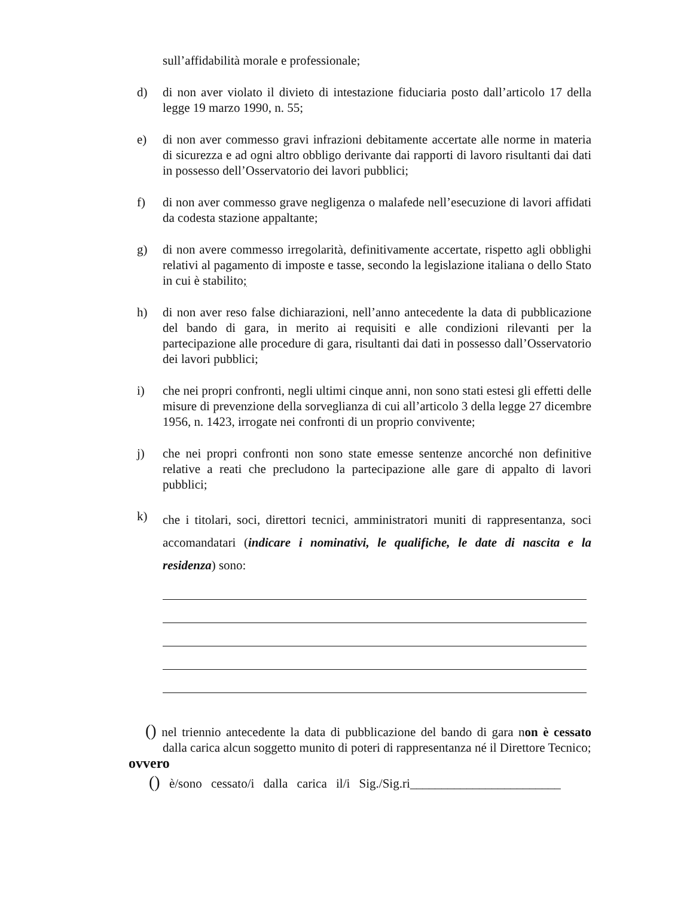sull’affidabilità morale e professionale;
d) di non aver violato il divieto di intestazione fiduciaria posto dall’articolo 17 della legge 19 marzo 1990, n. 55;
e) di non aver commesso gravi infrazioni debitamente accertate alle norme in materia di sicurezza e ad ogni altro obbligo derivante dai rapporti di lavoro risultanti dai dati in possesso dell’Osservatorio dei lavori pubblici;
f) di non aver commesso grave negligenza o malafede nell’esecuzione di lavori affidati da codesta stazione appaltante;
g) di non avere commesso irregolarità, definitivamente accertate, rispetto agli obblighi relativi al pagamento di imposte e tasse, secondo la legislazione italiana o dello Stato in cui è stabilito;
h) di non aver reso false dichiarazioni, nell’anno antecedente la data di pubblicazione del bando di gara, in merito ai requisiti e alle condizioni rilevanti per la partecipazione alle procedure di gara, risultanti dai dati in possesso dall’Osservatorio dei lavori pubblici;
i) che nei propri confronti, negli ultimi cinque anni, non sono stati estesi gli effetti delle misure di prevenzione della sorveglianza di cui all’articolo 3 della legge 27 dicembre 1956, n. 1423, irrogate nei confronti di un proprio convivente;
j) che nei propri confronti non sono state emesse sentenze ancorché non definitive relative a reati che precludono la partecipazione alle gare di appalto di lavori pubblici;
k)
che i titolari, soci, direttori tecnici, amministratori muniti di rappresentanza, soci accomandatari (indicare i nominativi, le qualifiche, le date di nascita e la residenza) sono:
() nel triennio antecedente la data di pubblicazione del bando di gara non è cessato dalla carica alcun soggetto munito di poteri di rappresentanza né il Direttore Tecnico;
ovvero
() è/sono cessato/i dalla carica il/i Sig./Sig.ri________________________